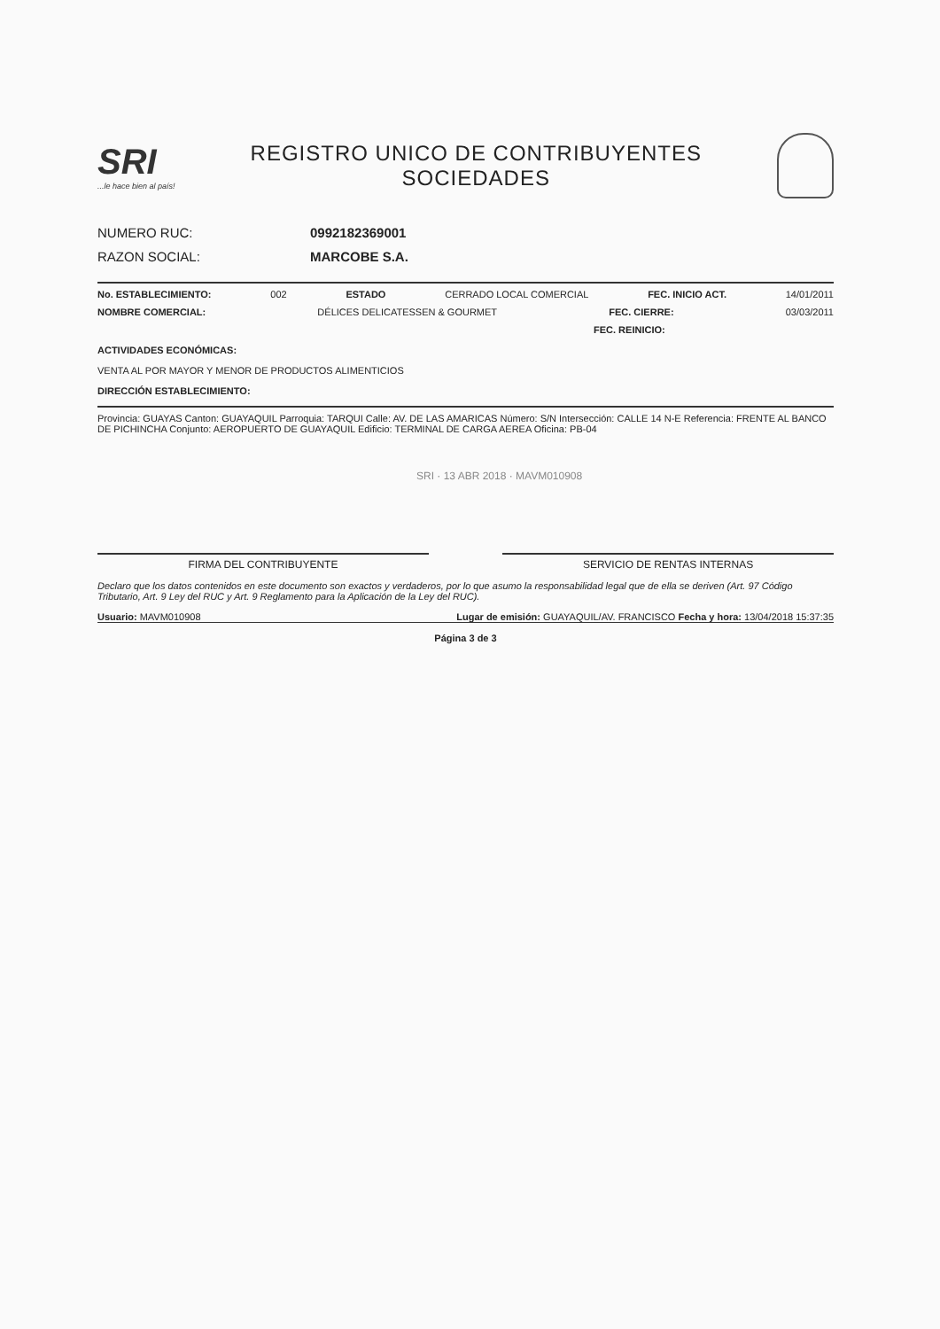SRI...le hace bien al país!
REGISTRO UNICO DE CONTRIBUYENTES
SOCIEDADES
NUMERO RUC: 0992182369001
RAZON SOCIAL: MARCOBE S.A.
No. ESTABLECIMIENTO: 002 ESTADO CERRADO LOCAL COMERCIAL FEC. INICIO ACT. 14/01/2011
NOMBRE COMERCIAL: DÉLICES DELICATESSEN & GOURMET FEC. CIERRE: 03/03/2011
FEC. REINICIO:
ACTIVIDADES ECONÓMICAS:
VENTA AL POR MAYOR Y MENOR DE PRODUCTOS ALIMENTICIOS
DIRECCIÓN ESTABLECIMIENTO:
Provincia: GUAYAS Canton: GUAYAQUIL Parroquia: TARQUI Calle: AV. DE LAS AMARICAS Número: S/N Intersección: CALLE 14 N-E Referencia: FRENTE AL BANCO DE PICHINCHA Conjunto: AEROPUERTO DE GUAYAQUIL Edificio: TERMINAL DE CARGA AEREA Oficina: PB-04
SRI · 13 ABR 2018 · MAVM010908
FIRMA DEL CONTRIBUYENTE SERVICIO DE RENTAS INTERNAS
Declaro que los datos contenidos en este documento son exactos y verdaderos, por lo que asumo la responsabilidad legal que de ella se deriven (Art. 97 Código Tributario, Art. 9 Ley del RUC y Art. 9 Reglamento para la Aplicación de la Ley del RUC).
Usuario: MAVM010908 Lugar de emisión: GUAYAQUIL/AV. FRANCISCO Fecha y hora: 13/04/2018 15:37:35
Página 3 de 3